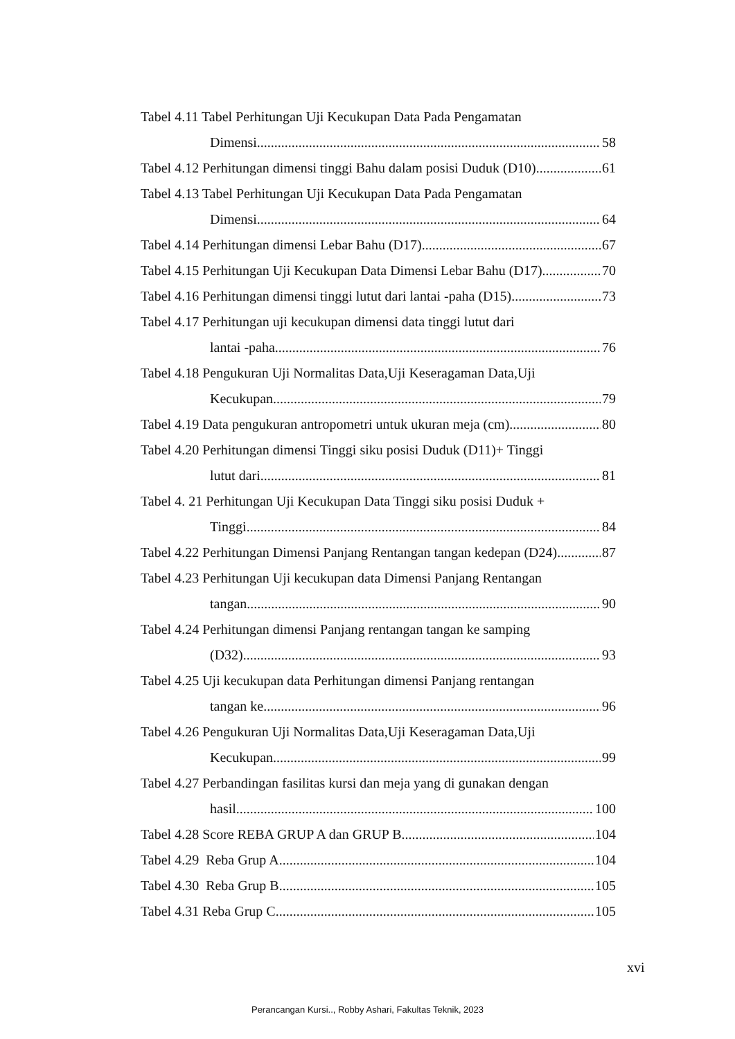Tabel 4.11 Tabel Perhitungan Uji Kecukupan Data Pada Pengamatan
Dimensi 58
Tabel 4.12 Perhitungan dimensi tinggi Bahu dalam posisi Duduk (D10) 61
Tabel 4.13 Tabel Perhitungan Uji Kecukupan Data Pada Pengamatan
Dimensi 64
Tabel 4.14 Perhitungan dimensi Lebar Bahu (D17) 67
Tabel 4.15 Perhitungan Uji Kecukupan Data Dimensi Lebar Bahu (D17) 70
Tabel 4.16 Perhitungan dimensi tinggi lutut dari lantai -paha (D15) 73
Tabel 4.17 Perhitungan uji kecukupan dimensi data tinggi lutut dari
lantai -paha 76
Tabel 4.18 Pengukuran Uji Normalitas Data,Uji Keseragaman Data,Uji
Kecukupan 79
Tabel 4.19 Data pengukuran antropometri untuk ukuran meja (cm) 80
Tabel 4.20 Perhitungan dimensi Tinggi siku posisi Duduk (D11)+ Tinggi
lutut dari 81
Tabel 4. 21 Perhitungan Uji Kecukupan Data Tinggi siku posisi Duduk +
Tinggi 84
Tabel 4.22 Perhitungan Dimensi Panjang Rentangan tangan kedepan (D24) 87
Tabel 4.23 Perhitungan Uji kecukupan data Dimensi Panjang Rentangan
tangan 90
Tabel 4.24 Perhitungan dimensi Panjang rentangan tangan ke samping
(D32) 93
Tabel 4.25 Uji kecukupan data Perhitungan dimensi Panjang rentangan
tangan ke 96
Tabel 4.26 Pengukuran Uji Normalitas Data,Uji Keseragaman Data,Uji
Kecukupan 99
Tabel 4.27 Perbandingan fasilitas kursi dan meja yang di gunakan dengan
hasil 100
Tabel 4.28 Score REBA GRUP A dan GRUP B 104
Tabel 4.29 Reba Grup A 104
Tabel 4.30 Reba Grup B 105
Tabel 4.31 Reba Grup C 105
xvi
Perancangan Kursi.., Robby Ashari, Fakultas Teknik, 2023